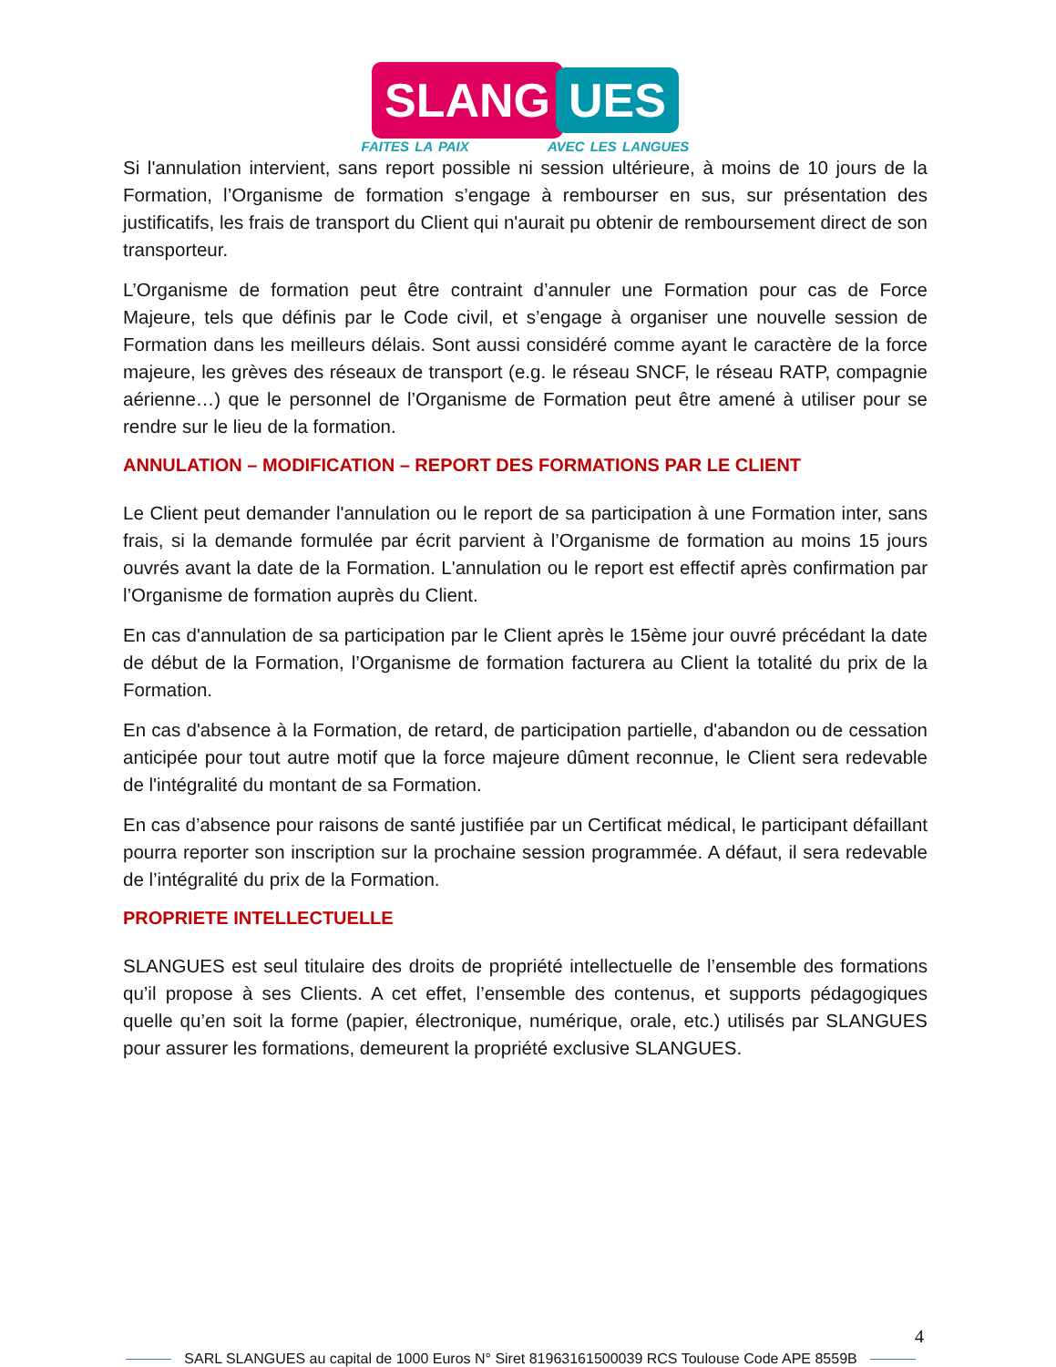SLANG UES
FAITES LA PAIX AVEC LES LANGUES
Si l'annulation intervient, sans report possible ni session ultérieure, à moins de 10 jours de la Formation, l’Organisme de formation s’engage à rembourser en sus, sur présentation des justificatifs, les frais de transport du Client qui n'aurait pu obtenir de remboursement direct de son transporteur.
L’Organisme de formation peut être contraint d’annuler une Formation pour cas de Force Majeure, tels que définis par le Code civil, et s’engage à organiser une nouvelle session de Formation dans les meilleurs délais. Sont aussi considéré comme ayant le caractère de la force majeure, les grèves des réseaux de transport (e.g. le réseau SNCF, le réseau RATP, compagnie aérienne…) que le personnel de l’Organisme de Formation peut être amené à utiliser pour se rendre sur le lieu de la formation.
ANNULATION – MODIFICATION – REPORT DES FORMATIONS PAR LE CLIENT
Le Client peut demander l'annulation ou le report de sa participation à une Formation inter, sans frais, si la demande formulée par écrit parvient à l’Organisme de formation au moins 15 jours ouvrés avant la date de la Formation. L'annulation ou le report est effectif après confirmation par l’Organisme de formation auprès du Client.
En cas d'annulation de sa participation par le Client après le 15ème jour ouvré précédant la date de début de la Formation, l’Organisme de formation facturera au Client la totalité du prix de la Formation.
En cas d'absence à la Formation, de retard, de participation partielle, d'abandon ou de cessation anticipée pour tout autre motif que la force majeure dûment reconnue, le Client sera redevable de l'intégralité du montant de sa Formation.
En cas d’absence pour raisons de santé justifiée par un Certificat médical, le participant défaillant pourra reporter son inscription sur la prochaine session programmée. A défaut, il sera redevable de l’intégralité du prix de la Formation.
PROPRIETE INTELLECTUELLE
SLANGUES est seul titulaire des droits de propriété intellectuelle de l’ensemble des formations qu’il propose à ses Clients. A cet effet, l’ensemble des contenus, et supports pédagogiques quelle qu’en soit la forme (papier, électronique, numérique, orale, etc.) utilisés par SLANGUES pour assurer les formations, demeurent la propriété exclusive SLANGUES.
4
SARL SLANGUES au capital de 1000 Euros N° Siret 81963161500039 RCS Toulouse Code APE 8559B